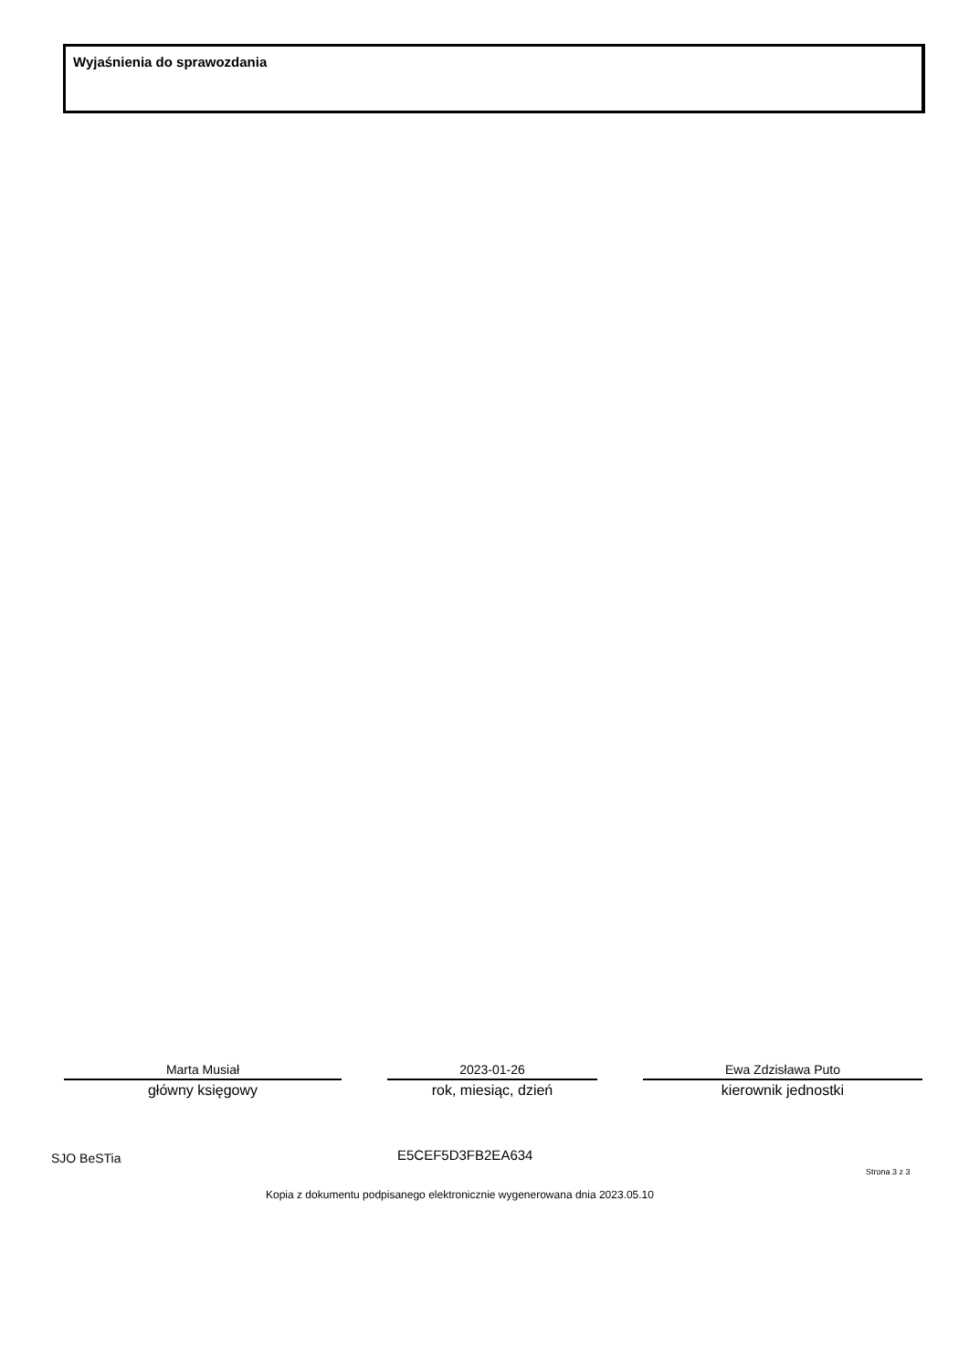Wyjaśnienia do sprawozdania
Marta Musiał
główny księgowy
2023-01-26
rok, miesiąc, dzień
Ewa Zdzisława Puto
kierownik jednostki
SJO BeSTia E5CEF5D3FB2EA634
Strona 3 z 3
Kopia z dokumentu podpisanego elektronicznie wygenerowana dnia 2023.05.10